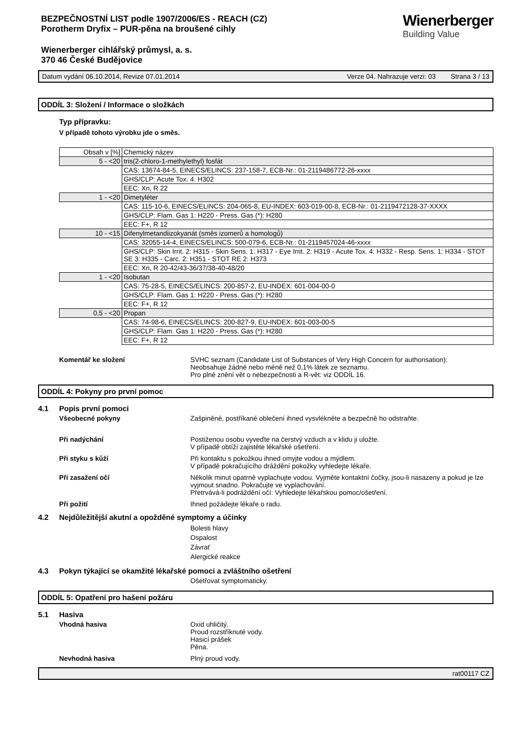BEZPEČNOSTNÍ LIST podle 1907/2006/ES - REACH (CZ)
Porotherm Dryfix – PUR-pěna na broušené cihly
Wienerberger cihlářský průmysl, a. s.
370 46 České Budějovice
Wienerberger
Building Value
Datum vydání 06.10.2014, Revize 07.01.2014 Verze 04. Nahrazuje verzi: 03 Strana 3 / 13
ODDÍL 3: Složení / Informace o složkách
Typ přípravku:
V případě tohoto výrobku jde o směs.
| Obsah v [%] | Chemický název |
| 5 - <20 | tris(2-chloro-1-methylethyl) fosfát |
| | CAS: 13674-84-5, EINECS/ELINCS: 237-158-7, ECB-Nr.: 01-2119486772-26-xxxx |
| | GHS/CLP: Acute Tox. 4: H302 |
| | EEC: Xn, R 22 |
| 1 - <20 | Dimetyléter |
| | CAS: 115-10-6, EINECS/ELINCS: 204-065-8, EU-INDEX: 603-019-00-8, ECB-Nr.: 01-2119472128-37-XXXX |
| | GHS/CLP: Flam. Gas 1: H220 - Press. Gas (*): H280 |
| | EEC: F+, R 12 |
| 10 - <15 | Difenylmetandiizokyanát (směs izomerů a homologů) |
| | CAS: 32055-14-4, EINECS/ELINCS: 500-079-6, ECB-Nr.: 01-2119457024-46-xxxx |
| | GHS/CLP: Skin Irrit. 2: H315 - Skin Sens. 1: H317 - Eye Irrit. 2: H319 - Acute Tox. 4: H332 - Resp. Sens. 1: H334 - STOT SE 3: H335 - Carc. 2: H351 - STOT RE 2: H373 |
| | EEC: Xn, R 20-42/43-36/37/38-40-48/20 |
| 1 - <20 | Isobutan |
| | CAS: 75-28-5, EINECS/ELINCS: 200-857-2, EU-INDEX: 601-004-00-0 |
| | GHS/CLP: Flam. Gas 1: H220 - Press. Gas (*): H280 |
| | EEC: F+, R 12 |
| 0,5 - <20 | Propan |
| | CAS: 74-98-6, EINECS/ELINCS: 200-827-9, EU-INDEX: 601-003-00-5 |
| | GHS/CLP: Flam. Gas 1: H220 - Press. Gas (*): H280 |
| | EEC: F+, R 12 |
Komentář ke složení SVHC seznam (Candidate List of Substances of Very High Concern for authorisation):
Neobsahuje žádné nebo méně než 0,1% látek ze seznamu.
Pro plné znění vět o nebezpečnosti a R-vět: viz ODDÍL 16.
ODDÍL 4: Pokyny pro první pomoc
4.1 Popis první pomoci
Všeobecné pokyny Zašpiněné, postříkané oblečení ihned vysvlékněte a bezpečně ho odstraňte.
Při nadýchání Postiženou osobu vyveďte na čerstvý vzduch a v klidu ji uložte.
V případě obtíží zajistěte lékařské ošetření.
Při styku s kůží Při kontaktu s pokožkou ihned omyjte vodou a mýdlem.
V případě pokračujícího dráždění pokožky vyhledejte lékaře.
Při zasažení očí Několik minut opatrně vyplachujte vodou. Vyjměte kontaktní čočky, jsou-li nasazeny a pokud je lze vyjmout snadno. Pokračujte ve vyplachování.
Přetrvává-li podráždění očí: Vyhledejte lékařskou pomoc/ošetření.
Při požití Ihned požádejte lékaře o radu.
4.2 Nejdůležitější akutní a opožděné symptomy a účinky
Bolesti hlavy
Ospalost
Závrať
Alergické reakce
4.3 Pokyn týkající se okamžité lékařské pomoci a zvláštního ošetření
Ošetřovat symptomaticky.
ODDÍL 5: Opatření pro hašení požáru
5.1 Hasiva
Vhodná hasiva Oxid uhličitý.
Proud rozstříknuté vody.
Hasicí prášek
Pěna.
Nevhodná hasiva Plný proud vody.
rat00117 CZ